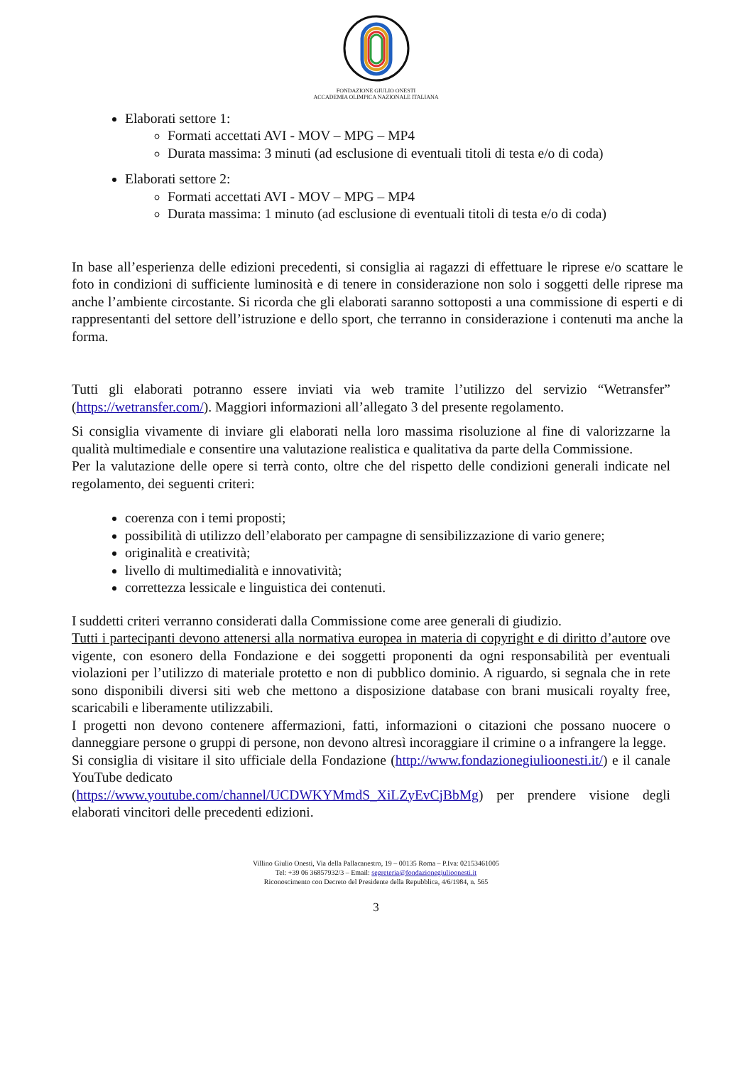FONDAZIONE GIULIO ONESTI
ACCADEMIA OLIMPICA NAZIONALE ITALIANA
Elaborati settore 1:
Formati accettati AVI - MOV – MPG – MP4
Durata massima: 3 minuti (ad esclusione di eventuali titoli di testa e/o di coda)
Elaborati settore 2:
Formati accettati AVI - MOV – MPG – MP4
Durata massima: 1 minuto (ad esclusione di eventuali titoli di testa e/o di coda)
In base all’esperienza delle edizioni precedenti, si consiglia ai ragazzi di effettuare le riprese e/o scattare le foto in condizioni di sufficiente luminosità e di tenere in considerazione non solo i soggetti delle riprese ma anche l’ambiente circostante. Si ricorda che gli elaborati saranno sottoposti a una commissione di esperti e di rappresentanti del settore dell’istruzione e dello sport, che terranno in considerazione i contenuti ma anche la forma.
Tutti gli elaborati potranno essere inviati via web tramite l’utilizzo del servizio “Wetransfer” (https://wetransfer.com/). Maggiori informazioni all’allegato 3 del presente regolamento.
Si consiglia vivamente di inviare gli elaborati nella loro massima risoluzione al fine di valorizzarne la qualità multimediale e consentire una valutazione realistica e qualitativa da parte della Commissione.
Per la valutazione delle opere si terrà conto, oltre che del rispetto delle condizioni generali indicate nel regolamento, dei seguenti criteri:
coerenza con i temi proposti;
possibilità di utilizzo dell’elaborato per campagne di sensibilizzazione di vario genere;
originalità e creatività;
livello di multimedialità e innovatività;
correttezza lessicale e linguistica dei contenuti.
I suddetti criteri verranno considerati dalla Commissione come aree generali di giudizio.
Tutti i partecipanti devono attenersi alla normativa europea in materia di copyright e di diritto d’autore ove vigente, con esonero della Fondazione e dei soggetti proponenti da ogni responsabilità per eventuali violazioni per l’utilizzo di materiale protetto e non di pubblico dominio. A riguardo, si segnala che in rete sono disponibili diversi siti web che mettono a disposizione database con brani musicali royalty free, scaricabili e liberamente utilizzabili.
I progetti non devono contenere affermazioni, fatti, informazioni o citazioni che possano nuocere o danneggiare persone o gruppi di persone, non devono altresì incoraggiare il crimine o a infrangere la legge.
Si consiglia di visitare il sito ufficiale della Fondazione (http://www.fondazionegiulioonesti.it/) e il canale YouTube dedicato
(https://www.youtube.com/channel/UCDWKYMmdS_XiLZyEvCjBbMg) per prendere visione degli elaborati vincitori delle precedenti edizioni.
Villino Giulio Onesti, Via della Pallacanestro, 19 – 00135 Roma – P.Iva: 02153461005
Tel: +39 06 36857932/3 – Email: segreteria@fondazionegiulioonesti.it
Riconoscimento con Decreto del Presidente della Repubblica, 4/6/1984, n. 565
3